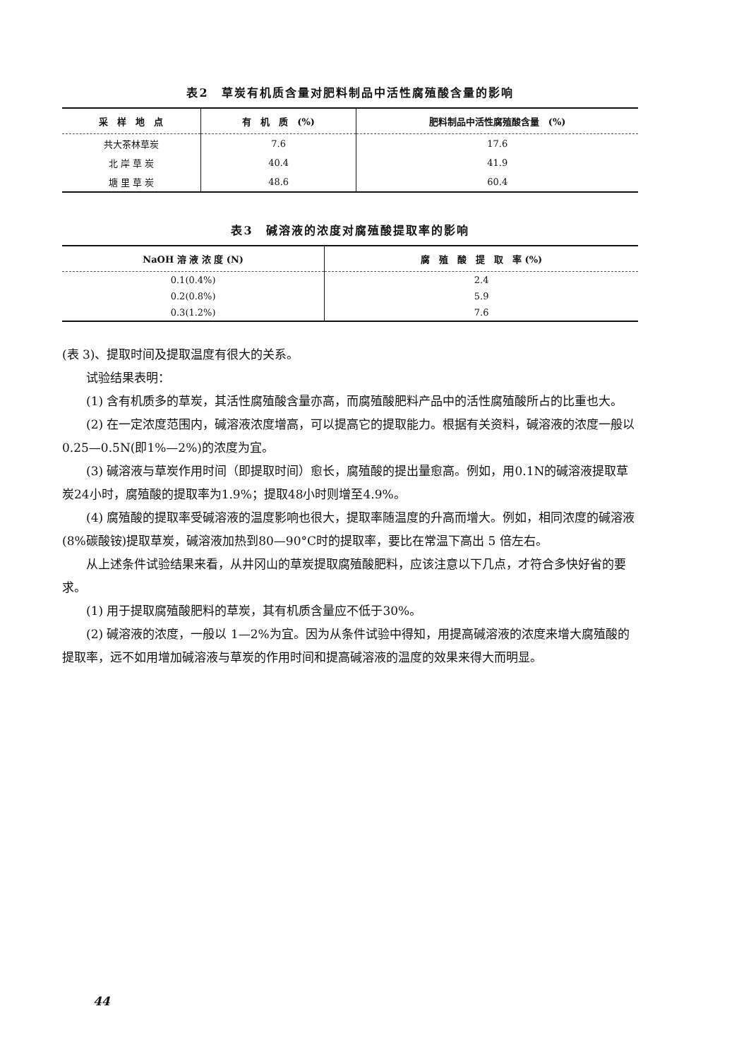表2　草炭有机质含量对肥料制品中活性腐殖酸含量的影响
| 采 样 地 点 | 有 机 质 (%) | 肥料制品中活性腐殖酸含量 (%) |
| --- | --- | --- |
| 共大茶林草炭 | 7.6 | 17.6 |
| 北 岸 草 炭 | 40.4 | 41.9 |
| 塘 里 草 炭 | 48.6 | 60.4 |
表3　碱溶液的浓度对腐殖酸提取率的影响
| NaOH 溶 液 浓 度 (N) | 腐 殖 酸 提 取 率 (%) |
| --- | --- |
| 0.1(0.4%) | 2.4 |
| 0.2(0.8%) | 5.9 |
| 0.3(1.2%) | 7.6 |
(表 3)、提取时间及提取温度有很大的关系。
试验结果表明：
(1) 含有机质多的草炭，其活性腐殖酸含量亦高，而腐殖酸肥料产品中的活性腐殖酸所占的比重也大。
(2) 在一定浓度范围内，碱溶液浓度增高，可以提高它的提取能力。根据有关资料，碱溶液的浓度一般以0.25—0.5N(即1%—2%)的浓度为宜。
(3) 碱溶液与草炭作用时间（即提取时间）愈长，腐殖酸的提出量愈高。例如，用0.1N的碱溶液提取草炭24小时，腐殖酸的提取率为1.9%；提取48小时则增至4.9%。
(4) 腐殖酸的提取率受碱溶液的温度影响也很大，提取率随温度的升高而增大。例如，相同浓度的碱溶液(8%碳酸铵)提取草炭，碱溶液加热到80—90°C时的提取率，要比在常温下高出 5 倍左右。
从上述条件试验结果来看，从井冈山的草炭提取腐殖酸肥料，应该注意以下几点，才符合多快好省的要求。
(1) 用于提取腐殖酸肥料的草炭，其有机质含量应不低于30%。
(2) 碱溶液的浓度，一般以 1—2%为宜。因为从条件试验中得知，用提高碱溶液的浓度来增大腐殖酸的提取率，远不如用增加碱溶液与草炭的作用时间和提高碱溶液的温度的效果来得大而明显。
44